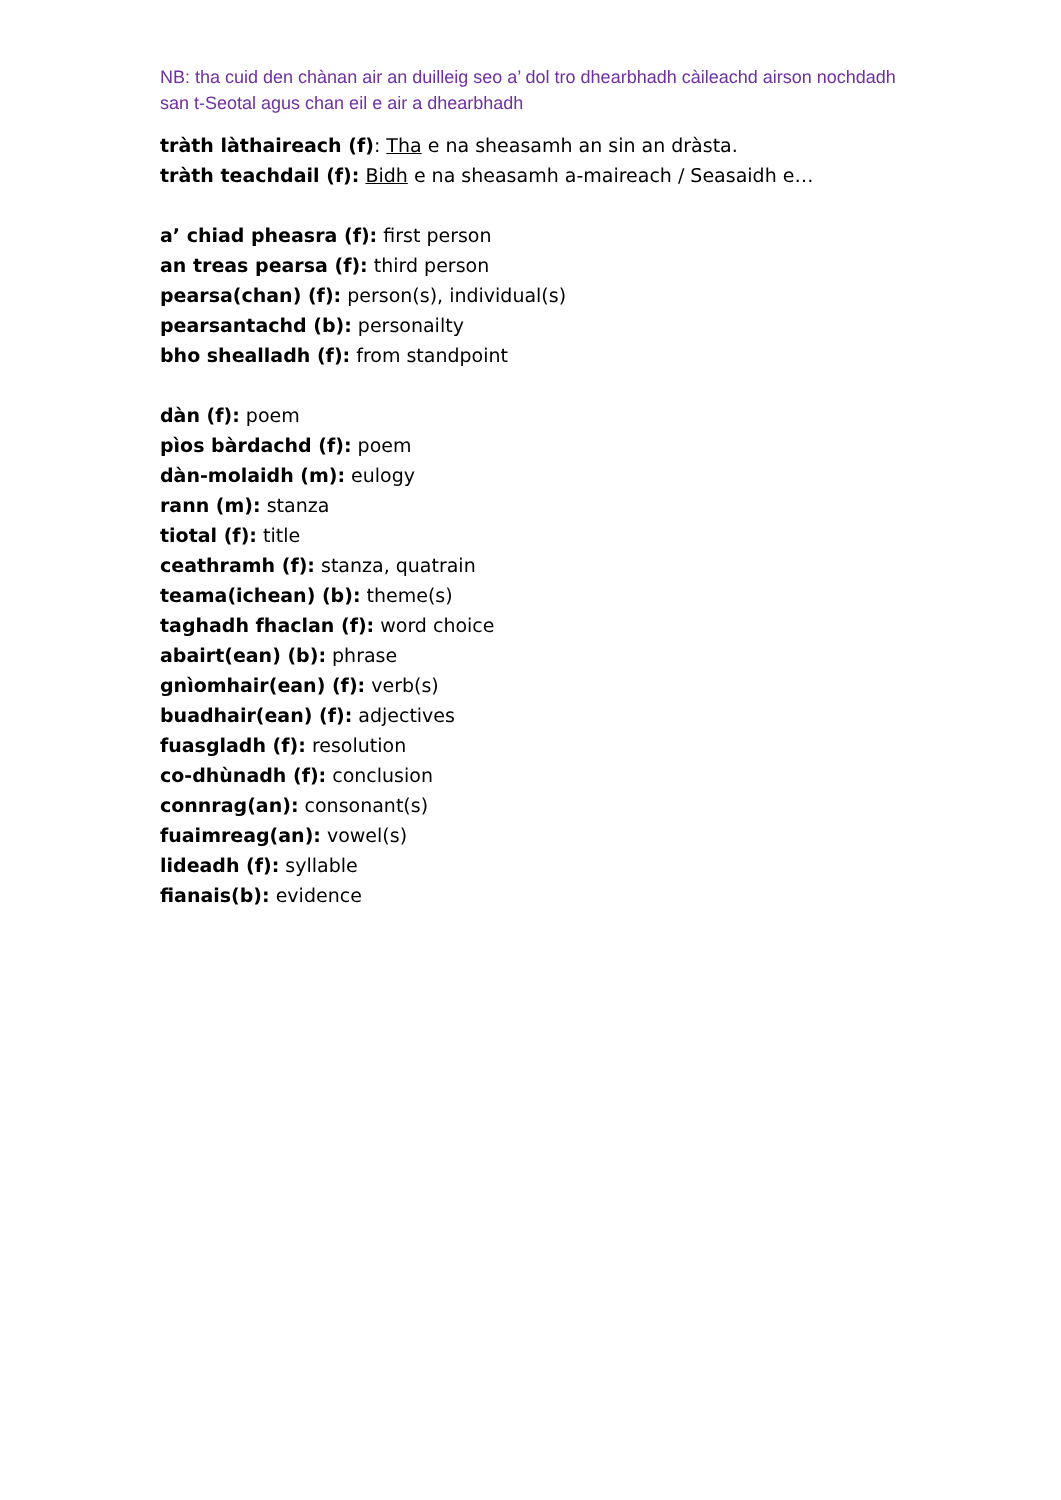NB: tha cuid den chànan air an duilleig seo a’ dol tro dhearbhadh càileachd airson nochdadh san t-Seotal agus chan eil e air a dhearbhadh
tràth làthaireach (f): Tha e na sheasamh an sin an dràsta.
tràth teachdail (f): Bidh e na sheasamh a-maireach / Seasaidh e…
a’ chiad pheasra (f): first person
an treas pearsa (f): third person
pearsa(chan) (f): person(s), individual(s)
pearsantachd (b): personailty
bho shealladh (f): from standpoint
dàn (f): poem
pìos bàrdachd (f): poem
dàn-molaidh (m): eulogy
rann (m): stanza
tiotal (f): title
ceathramh (f): stanza, quatrain
teama(ichean) (b): theme(s)
taghadh fhaclan (f): word choice
abairt(ean) (b): phrase
gnìomhair(ean) (f): verb(s)
buadhair(ean) (f): adjectives
fuasgladh (f): resolution
co-dhùnadh (f): conclusion
connrag(an): consonant(s)
fuaimreag(an): vowel(s)
lideadh (f): syllable
fianais(b): evidence